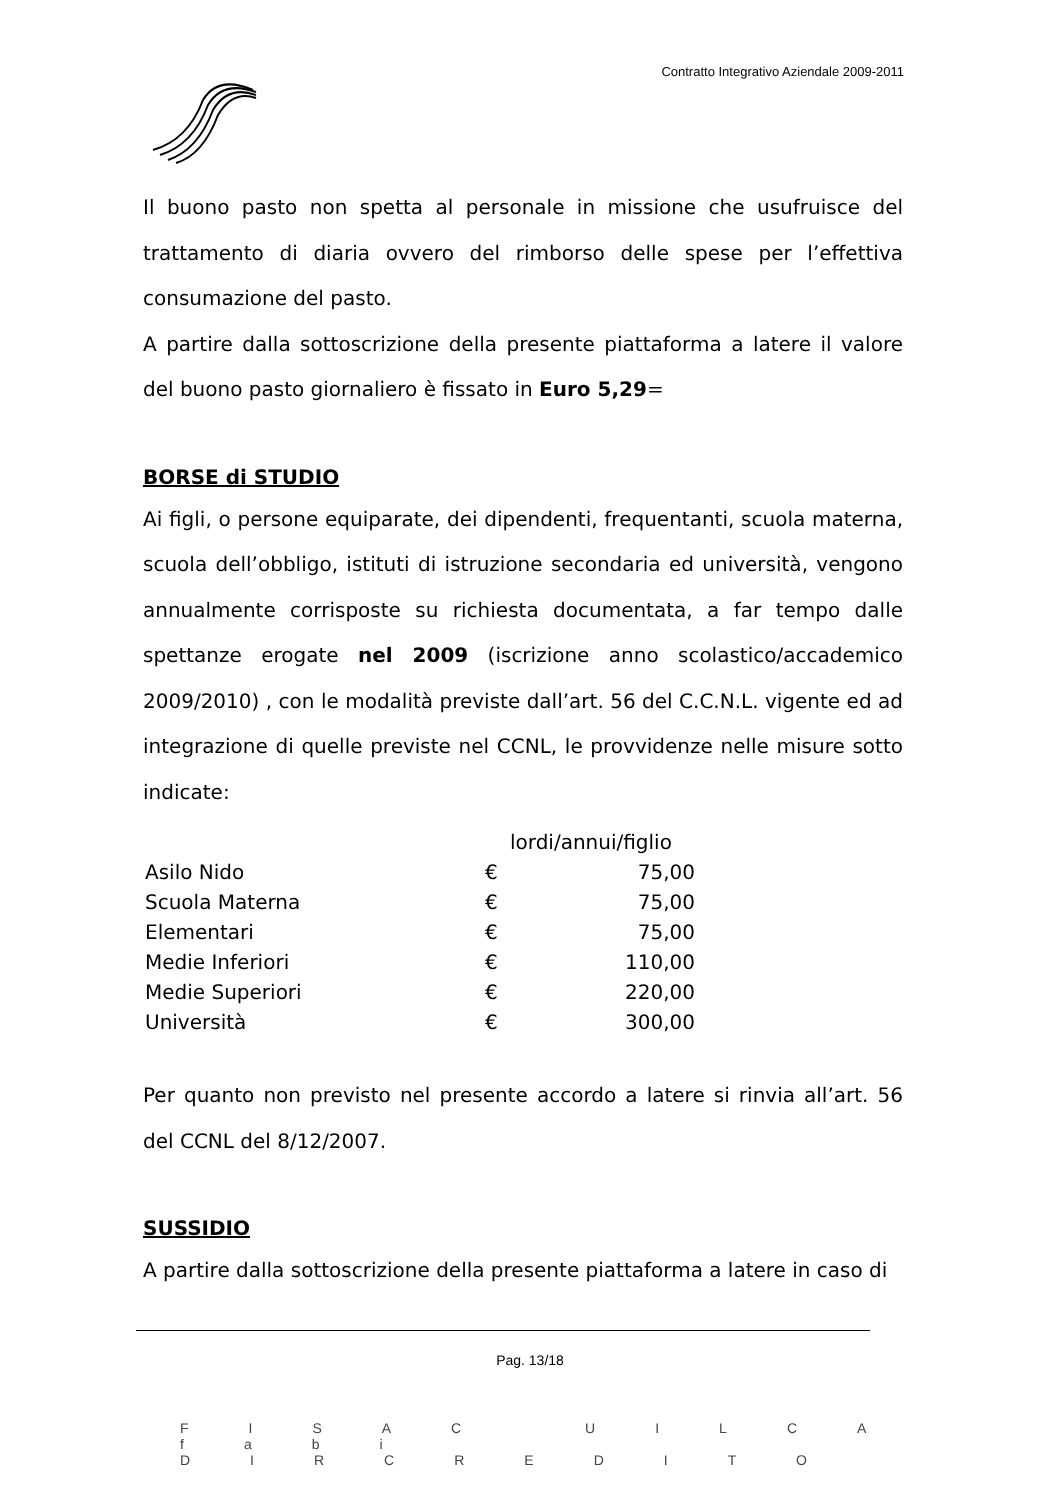Contratto Integrativo Aziendale 2009-2011
Il buono pasto non spetta al personale in missione che usufruisce del trattamento di diaria ovvero del rimborso delle spese per l’effettiva consumazione del pasto.
A partire dalla sottoscrizione della presente piattaforma a latere il valore del buono pasto giornaliero è fissato in Euro 5,29=
BORSE di STUDIO
Ai figli, o persone equiparate, dei dipendenti, frequentanti, scuola materna, scuola dell’obbligo, istituti di istruzione secondaria ed università, vengono annualmente corrisposte su richiesta documentata, a far tempo dalle spettanze erogate nel 2009 (iscrizione anno scolastico/accademico 2009/2010) , con le modalità previste dall’art. 56 del C.C.N.L. vigente ed ad integrazione di quelle previste nel CCNL, le provvidenze nelle misure sotto indicate:
| | lordi/annui/figlio | |
| Asilo Nido | € | 75,00 |
| Scuola Materna | € | 75,00 |
| Elementari | € | 75,00 |
| Medie Inferiori | € | 110,00 |
| Medie Superiori | € | 220,00 |
| Università | € | 300,00 |
Per quanto non previsto nel presente accordo a latere si rinvia all’art. 56 del CCNL del 8/12/2007.
SUSSIDIO
A partire dalla sottoscrizione della presente piattaforma a latere in caso di
Pag. 13/18
FISAC UILCA fabi DIRCREDITO